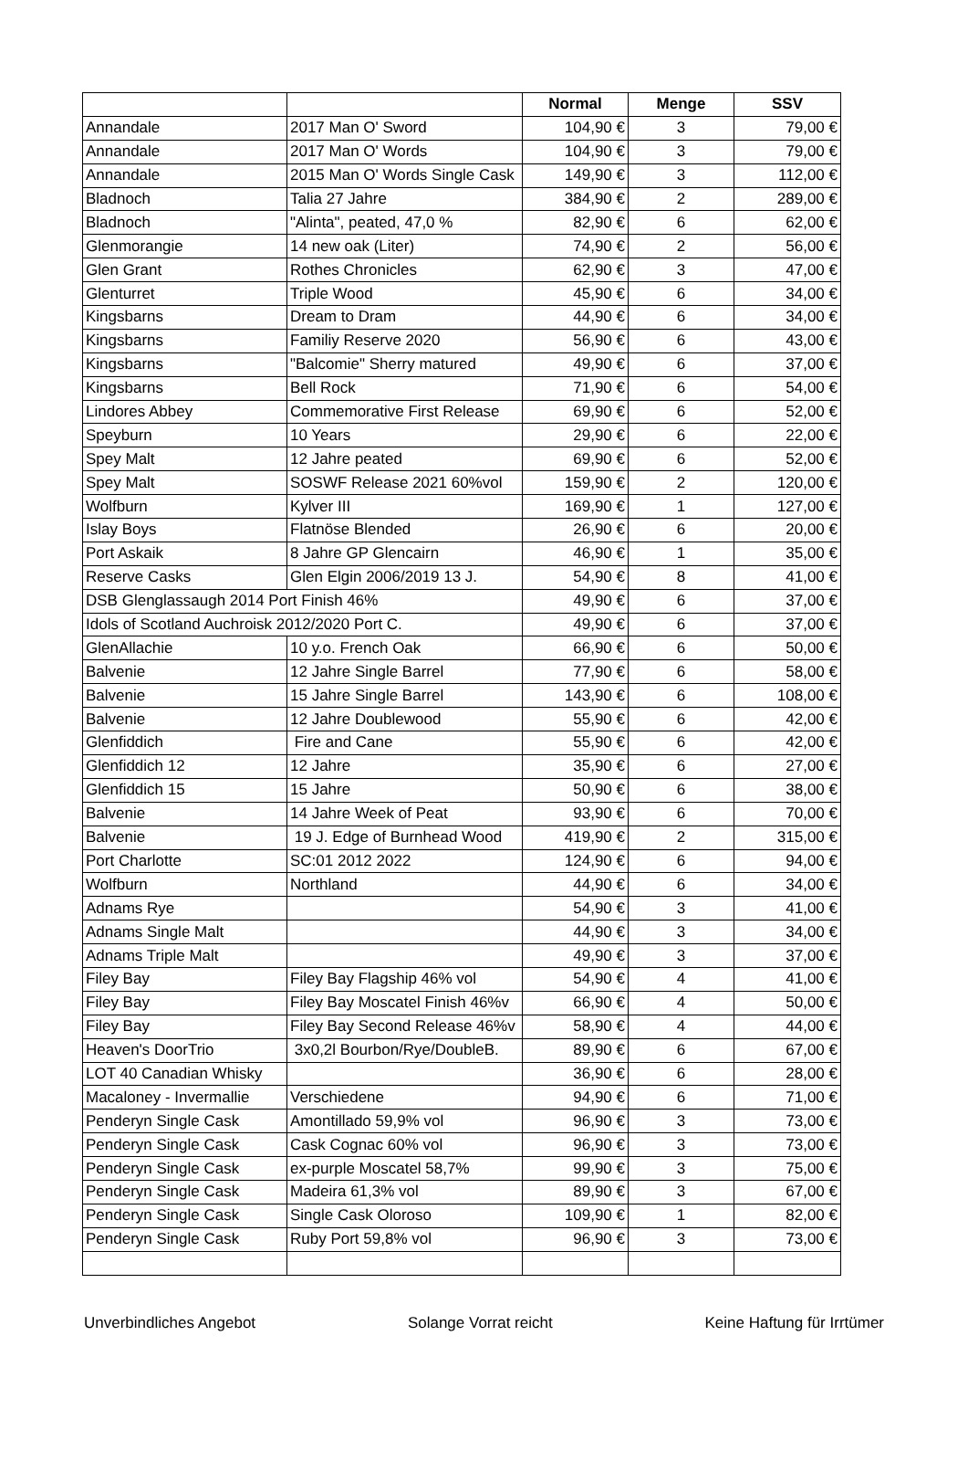| | | Normal | Menge | SSV |
| --- | --- | --- | --- | --- |
| Annandale | 2017 Man O' Sword | 104,90 € | 3 | 79,00 € |
| Annandale | 2017 Man O' Words | 104,90 € | 3 | 79,00 € |
| Annandale | 2015 Man O' Words Single Cask | 149,90 € | 3 | 112,00 € |
| Bladnoch | Talia 27 Jahre | 384,90 € | 2 | 289,00 € |
| Bladnoch | "Alinta", peated, 47,0 % | 82,90 € | 6 | 62,00 € |
| Glenmorangie | 14 new oak (Liter) | 74,90 € | 2 | 56,00 € |
| Glen Grant | Rothes Chronicles | 62,90 € | 3 | 47,00 € |
| Glenturret | Triple Wood | 45,90 € | 6 | 34,00 € |
| Kingsbarns | Dream to Dram | 44,90 € | 6 | 34,00 € |
| Kingsbarns | Familiy Reserve 2020 | 56,90 € | 6 | 43,00 € |
| Kingsbarns | "Balcomie" Sherry matured | 49,90 € | 6 | 37,00 € |
| Kingsbarns | Bell Rock | 71,90 € | 6 | 54,00 € |
| Lindores Abbey | Commemorative First Release | 69,90 € | 6 | 52,00 € |
| Speyburn | 10 Years | 29,90 € | 6 | 22,00 € |
| Spey Malt | 12 Jahre peated | 69,90 € | 6 | 52,00 € |
| Spey Malt | SOSWF Release 2021 60%vol | 159,90 € | 2 | 120,00 € |
| Wolfburn | Kylver III | 169,90 € | 1 | 127,00 € |
| Islay Boys | Flatnöse Blended | 26,90 € | 6 | 20,00 € |
| Port Askaik | 8 Jahre GP Glencairn | 46,90 € | 1 | 35,00 € |
| Reserve Casks | Glen Elgin 2006/2019 13 J. | 54,90 € | 8 | 41,00 € |
| DSB Glenglassaugh 2014 Port Finish 46% | | 49,90 € | 6 | 37,00 € |
| Idols of Scotland Auchroisk 2012/2020 Port C. | | 49,90 € | 6 | 37,00 € |
| GlenAllachie | 10 y.o. French Oak | 66,90 € | 6 | 50,00 € |
| Balvenie | 12 Jahre Single Barrel | 77,90 € | 6 | 58,00 € |
| Balvenie | 15 Jahre Single Barrel | 143,90 € | 6 | 108,00 € |
| Balvenie | 12 Jahre Doublewood | 55,90 € | 6 | 42,00 € |
| Glenfiddich | Fire and Cane | 55,90 € | 6 | 42,00 € |
| Glenfiddich 12 | 12 Jahre | 35,90 € | 6 | 27,00 € |
| Glenfiddich 15 | 15 Jahre | 50,90 € | 6 | 38,00 € |
| Balvenie | 14 Jahre Week of Peat | 93,90 € | 6 | 70,00 € |
| Balvenie | 19 J. Edge of Burnhead Wood | 419,90 € | 2 | 315,00 € |
| Port Charlotte | SC:01 2012 2022 | 124,90 € | 6 | 94,00 € |
| Wolfburn | Northland | 44,90 € | 6 | 34,00 € |
| Adnams Rye | | 54,90 € | 3 | 41,00 € |
| Adnams Single Malt | | 44,90 € | 3 | 34,00 € |
| Adnams Triple Malt | | 49,90 € | 3 | 37,00 € |
| Filey Bay | Filey Bay Flagship 46% vol | 54,90 € | 4 | 41,00 € |
| Filey Bay | Filey Bay Moscatel Finish 46%v | 66,90 € | 4 | 50,00 € |
| Filey Bay | Filey Bay Second Release 46%v | 58,90 € | 4 | 44,00 € |
| Heaven's DoorTrio | 3x0,2l Bourbon/Rye/DoubleB. | 89,90 € | 6 | 67,00 € |
| LOT 40 Canadian Whisky | | 36,90 € | 6 | 28,00 € |
| Macaloney - Invermallie | Verschiedene | 94,90 € | 6 | 71,00 € |
| Penderyn Single Cask | Amontillado 59,9% vol | 96,90 € | 3 | 73,00 € |
| Penderyn Single Cask | Cask Cognac 60% vol | 96,90 € | 3 | 73,00 € |
| Penderyn Single Cask | ex-purple Moscatel 58,7% | 99,90 € | 3 | 75,00 € |
| Penderyn Single Cask | Madeira 61,3% vol | 89,90 € | 3 | 67,00 € |
| Penderyn Single Cask | Single Cask Oloroso | 109,90 € | 1 | 82,00 € |
| Penderyn Single Cask | Ruby Port 59,8% vol | 96,90 € | 3 | 73,00 € |
Unverbindliches Angebot Solange Vorrat reicht Keine Haftung für Irrtümer